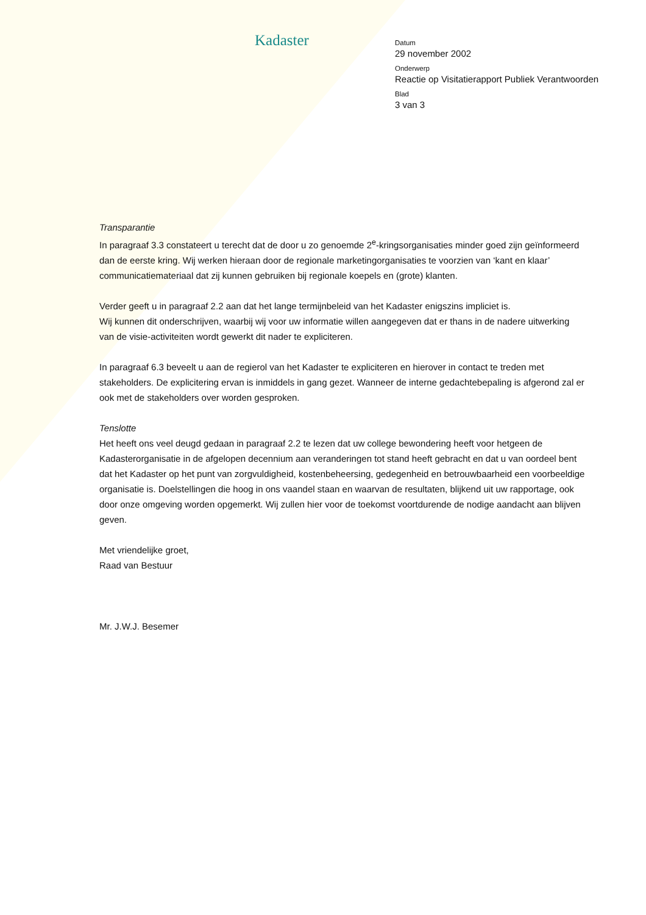Kadaster
Datum
29 november 2002
Onderwerp
Reactie op Visitatierapport Publiek Verantwoorden
Blad
3 van 3
Transparantie
In paragraaf 3.3 constateert u terecht dat de door u zo genoemde 2<sup>e</sup>-kringsorganisaties minder goed zijn geïnformeerd dan de eerste kring. Wij werken hieraan door de regionale marketingorganisaties te voorzien van ‘kant en klaar’ communicatiemateriaal dat zij kunnen gebruiken bij regionale koepels en (grote) klanten.
Verder geeft u in paragraaf 2.2 aan dat het lange termijnbeleid van het Kadaster enigszins impliciet is.
Wij kunnen dit onderschrijven, waarbij wij voor uw informatie willen aangegeven dat er thans in de nadere uitwerking van de visie-activiteiten wordt gewerkt dit nader te expliciteren.
In paragraaf 6.3 beveelt u aan de regierol van het Kadaster te expliciteren en hierover in contact te treden met stakeholders. De explicitering ervan is inmiddels in gang gezet. Wanneer de interne gedachtebepaling is afgerond zal er ook met de stakeholders over worden gesproken.
Tenslotte
Het heeft ons veel deugd gedaan in paragraaf 2.2 te lezen dat uw college bewondering heeft voor hetgeen de Kadasterorganisatie in de afgelopen decennium aan veranderingen tot stand heeft gebracht en dat u van oordeel bent dat het Kadaster op het punt van zorgvuldigheid, kostenbeheersing, gedegenheid en betrouwbaarheid een voorbeeldige organisatie is. Doelstellingen die hoog in ons vaandel staan en waarvan de resultaten, blijkend uit uw rapportage, ook door onze omgeving worden opgemerkt. Wij zullen hier voor de toekomst voortdurende de nodige aandacht aan blijven geven.
Met vriendelijke groet,
Raad van Bestuur
Mr. J.W.J. Besemer